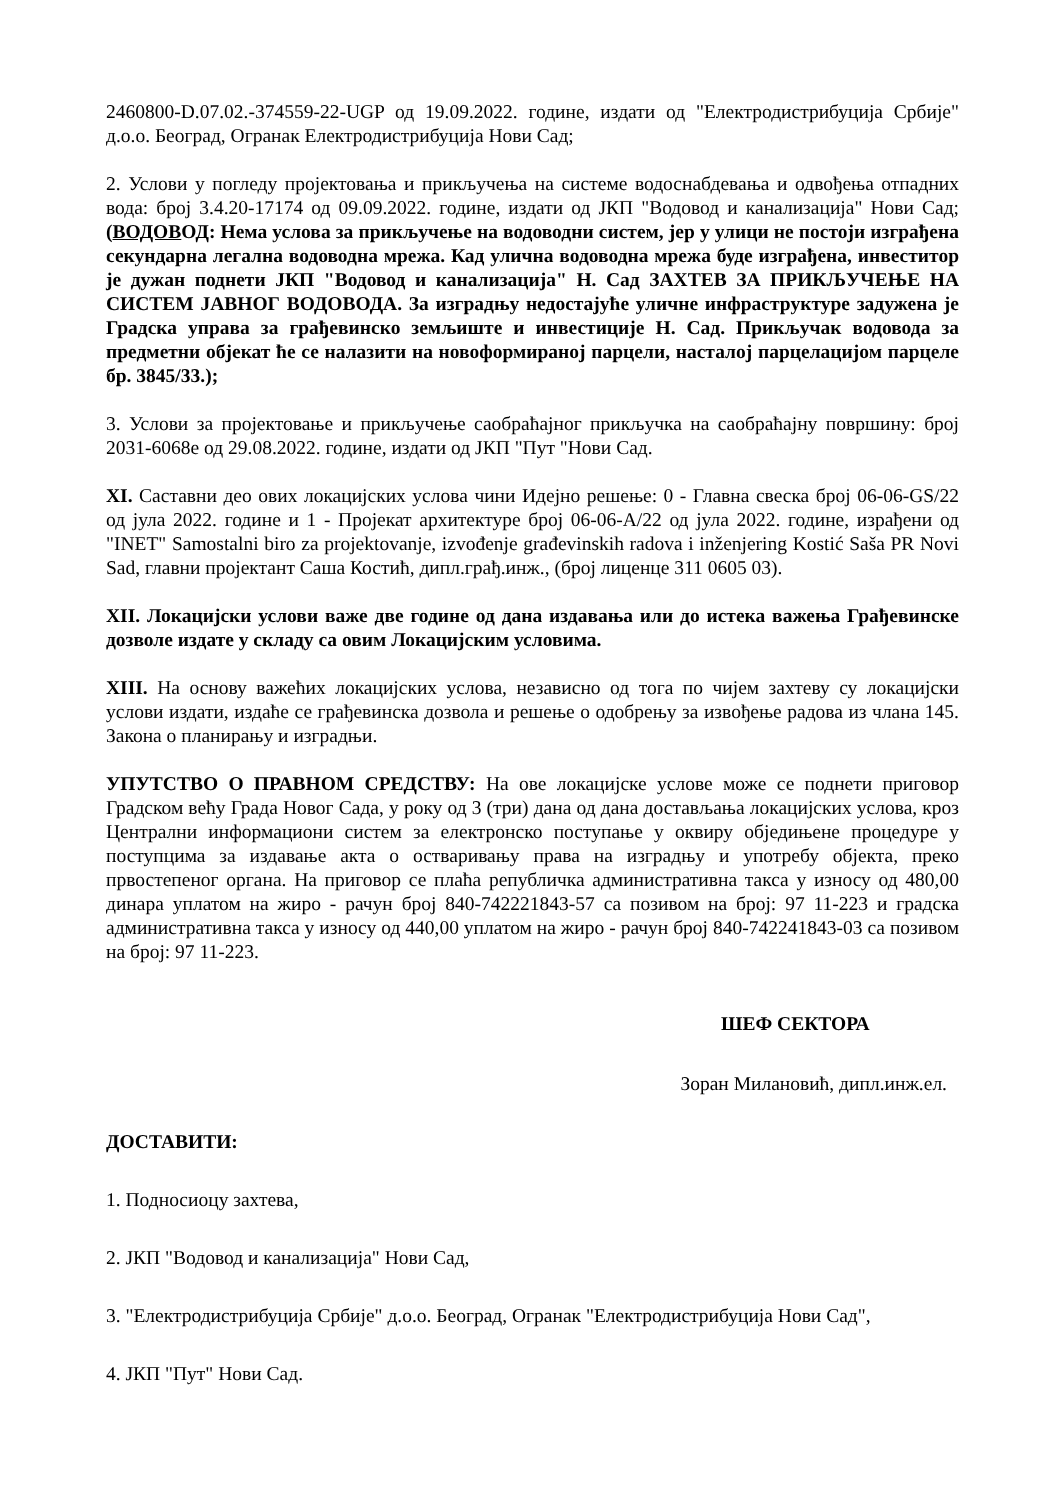2460800-D.07.02.-374559-22-UGP од 19.09.2022. године, издати од "Електродистрибуција Србије" д.о.о. Београд, Огранак Електродистрибуција Нови Сад;
2. Услови у погледу пројектовања и прикључења на системе водоснабдевања и одвођења отпадних вода: број 3.4.20-17174 од 09.09.2022. године, издати од ЈКП "Водовод и канализација" Нови Сад; (ВОДОВОД: Нема услова за прикључење на водоводни систем, јер у улици не постоји изграђена секундарна легална водоводна мрежа. Кад улична водоводна мрежа буде изграђена, инвеститор је дужан поднети ЈКП "Водовод и канализација" Н. Сад ЗАХТЕВ ЗА ПРИКЉУЧЕЊЕ НА СИСТЕМ ЈАВНОГ ВОДОВОДА. За изградњу недостајуће уличне инфраструктуре задужена је Градска управа за грађевинско земљиште и инвестиције Н. Сад. Прикључак водовода за предметни објекат ће се налазити на новоформираној парцели, насталој парцелацијом парцеле бр. 3845/33.);
3. Услови за пројектовање и прикључење саобраћајног прикључка на саобраћајну површину: број 2031-6068е од 29.08.2022. године, издати од ЈКП "Пут "Нови Сад.
XI. Саставни део ових локацијских услова чини Идејно решење: 0 - Главна свеска број 06-06-GS/22 од јула 2022. године и 1 - Пројекат архитектуре број 06-06-A/22 од јула 2022. године, израђени од "INET" Samostalni biro za projektovanje, izvođenje građevinskih radova i inženjering Kostić Saša PR Novi Sad, главни пројектант Саша Костић, дипл.грађ.инж., (број лиценце 311 0605 03).
XII. Локацијски услови важе две године од дана издавања или до истека важења Грађевинске дозволе издате у складу са овим Локацијским условима.
XIII. На основу важећих локацијских услова, независно од тога по чијем захтеву су локацијски услови издати, издаће се грађевинска дозвола и решење о одобрењу за извођење радова из члана 145. Закона о планирању и изградњи.
УПУТСТВО О ПРАВНОМ СРЕДСТВУ: На ове локацијске услове може се поднети приговор Градском већу Града Новог Сада, у року од 3 (три) дана од дана достављања локацијских услова, кроз Централни информациони систем за електронско поступање у оквиру обједињене процедуре у поступцима за издавање акта о остваривању права на изградњу и употребу објекта, преко првостепеног органа. На приговор се плаћа републичка административна такса у износу од 480,00 динара уплатом на жиро - рачун број 840-742221843-57 са позивом на број: 97 11-223 и градска административна такса у износу од 440,00 уплатом на жиро - рачун број 840-742241843-03 са позивом на број: 97 11-223.
ШЕФ СЕКТОРА
Зоран Милановић, дипл.инж.ел.
ДОСТАВИТИ:
1. Подносиоцу захтева,
2. ЈКП "Водовод и канализација" Нови Сад,
3. "Електродистрибуција Србије" д.о.о. Београд, Огранак "Електродистрибуција Нови Сад",
4. ЈКП "Пут" Нови Сад.